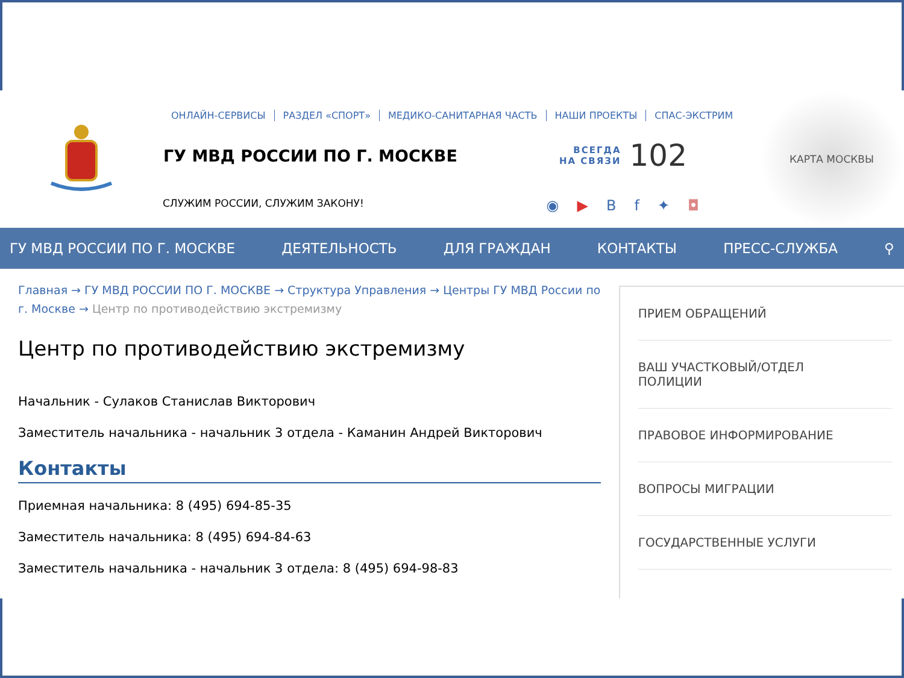ОНЛАЙН-СЕРВИСЫ РАЗДЕЛ «СПОРТ» МЕДИКО-САНИТАРНАЯ ЧАСТЬ НАШИ ПРОЕКТЫ СПАС-ЭКСТРИМ
ГУ МВД РОССИИ ПО Г. МОСКВЕ
ВСЕГДА
НА СВЯЗИ 102
СЛУЖИМ РОССИИ, СЛУЖИМ ЗАКОНУ! ◉ ▶ Вf ✦ ◘
КАРТА МОСКВЫ
ГУ МВД РОССИИ ПО Г. МОСКВЕ ДЕЯТЕЛЬНОСТЬ ДЛЯ ГРАЖДАН КОНТАКТЫ ПРЕСС-СЛУЖБА ⚲
Главная → ГУ МВД РОССИИ ПО Г. МОСКВЕ → Структура Управления → Центры ГУ МВД России по г. Москве → Центр по противодействию экстремизму
Центр по противодействию экстремизму
Начальник - Сулаков Станислав Викторович
Заместитель начальника - начальник 3 отдела - Каманин Андрей Викторович
Контакты
Приемная начальника: 8 (495) 694-85-35
Заместитель начальника: 8 (495) 694-84-63
Заместитель начальника - начальник 3 отдела: 8 (495) 694-98-83
ПРИЕМ ОБРАЩЕНИЙ
ВАШ УЧАСТКОВЫЙ/ОТДЕЛ
ПОЛИЦИИ
ПРАВОВОЕ ИНФОРМИРОВАНИЕ
ВОПРОСЫ МИГРАЦИИ
ГОСУДАРСТВЕННЫЕ УСЛУГИ